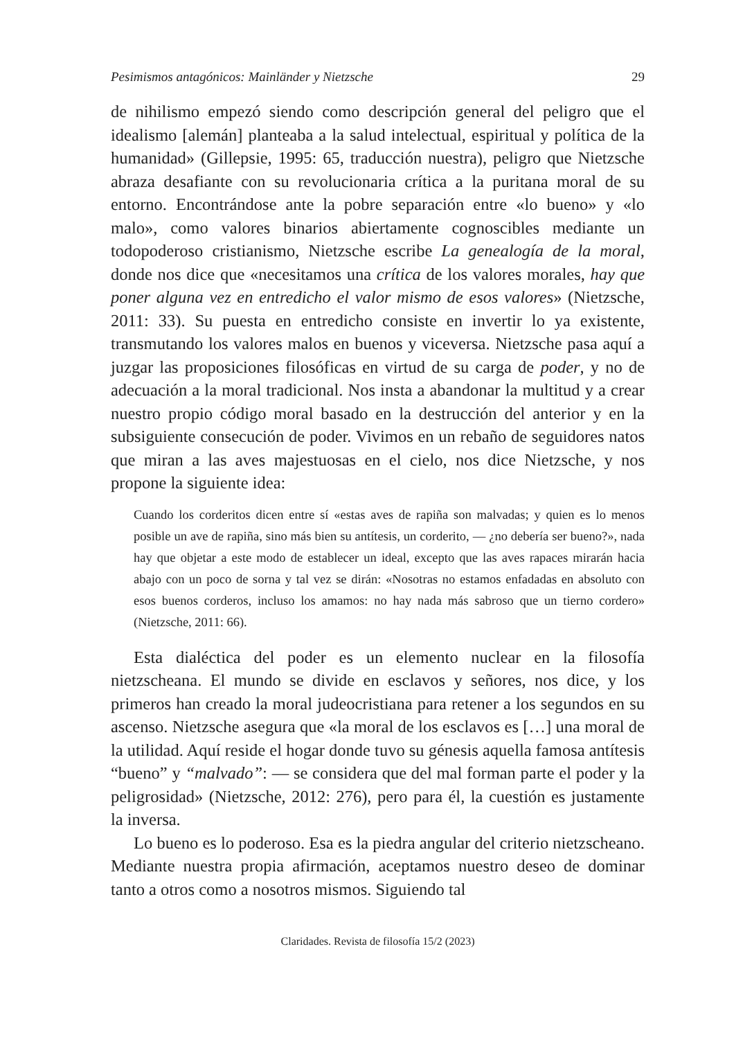Pesimismos antagónicos: Mainländer y Nietzsche 29
de nihilismo empezó siendo como descripción general del peligro que el idealismo [alemán] planteaba a la salud intelectual, espiritual y política de la humanidad» (Gillepsie, 1995: 65, traducción nuestra), peligro que Nietzsche abraza desafiante con su revolucionaria crítica a la puritana moral de su entorno. Encontrándose ante la pobre separación entre «lo bueno» y «lo malo», como valores binarios abiertamente cognoscibles mediante un todopoderoso cristianismo, Nietzsche escribe La genealogía de la moral, donde nos dice que «necesitamos una crítica de los valores morales, hay que poner alguna vez en entredicho el valor mismo de esos valores» (Nietzsche, 2011: 33). Su puesta en entredicho consiste en invertir lo ya existente, transmutando los valores malos en buenos y viceversa. Nietzsche pasa aquí a juzgar las proposiciones filosóficas en virtud de su carga de poder, y no de adecuación a la moral tradicional. Nos insta a abandonar la multitud y a crear nuestro propio código moral basado en la destrucción del anterior y en la subsiguiente consecución de poder. Vivimos en un rebaño de seguidores natos que miran a las aves majestuosas en el cielo, nos dice Nietzsche, y nos propone la siguiente idea:
Cuando los corderitos dicen entre sí «estas aves de rapiña son malvadas; y quien es lo menos posible un ave de rapiña, sino más bien su antítesis, un corderito, — ¿no debería ser bueno?», nada hay que objetar a este modo de establecer un ideal, excepto que las aves rapaces mirarán hacia abajo con un poco de sorna y tal vez se dirán: «Nosotras no estamos enfadadas en absoluto con esos buenos corderos, incluso los amamos: no hay nada más sabroso que un tierno cordero» (Nietzsche, 2011: 66).
Esta dialéctica del poder es un elemento nuclear en la filosofía nietzscheana. El mundo se divide en esclavos y señores, nos dice, y los primeros han creado la moral judeocristiana para retener a los segundos en su ascenso. Nietzsche asegura que «la moral de los esclavos es […] una moral de la utilidad. Aquí reside el hogar donde tuvo su génesis aquella famosa antítesis “bueno” y “malvado”: — se considera que del mal forman parte el poder y la peligrosidad» (Nietzsche, 2012: 276), pero para él, la cuestión es justamente la inversa.
Lo bueno es lo poderoso. Esa es la piedra angular del criterio nietzscheano. Mediante nuestra propia afirmación, aceptamos nuestro deseo de dominar tanto a otros como a nosotros mismos. Siguiendo tal
Claridades. Revista de filosofía 15/2 (2023)